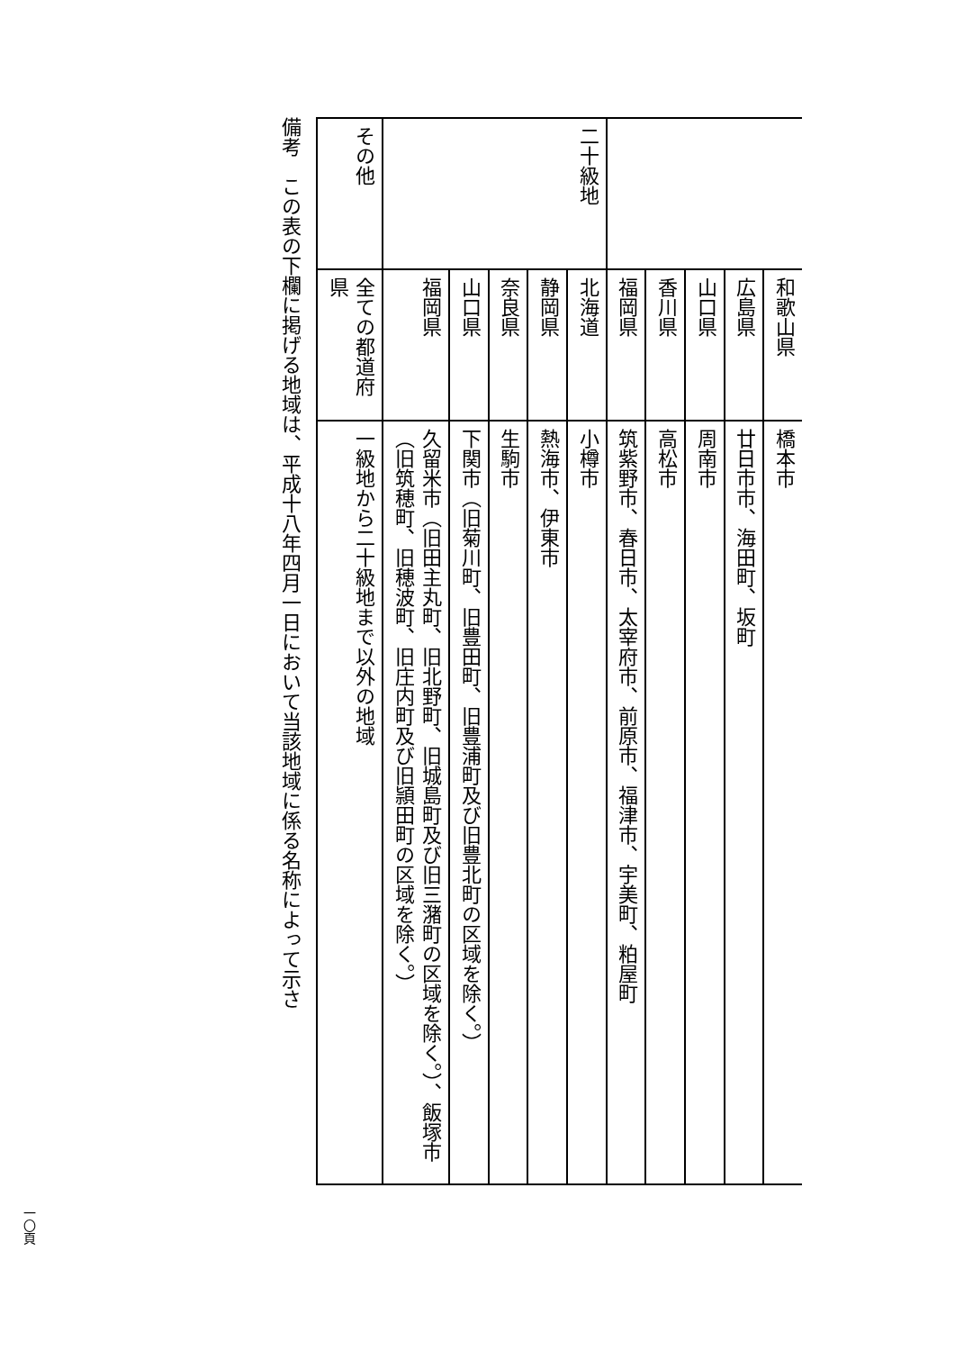| | 和歌山県 | 橋本市 |
| | 広島県 | 廿日市市、海田町、坂町 |
| | 山口県 | 周南市 |
| | 香川県 | 高松市 |
| | 福岡県 | 筑紫野市、春日市、太宰府市、前原市、福津市、宇美町、粕屋町 |
| 二十級地 | 北海道 | 小樽市 |
| | 静岡県 | 熱海市、伊東市 |
| | 奈良県 | 生駒市 |
| | 山口県 | 下関市（旧菊川町、旧豊田町、旧豊浦町及び旧豊北町の区域を除く。） |
| | 福岡県 | 久留米市（旧田主丸町、旧北野町、旧城島町及び旧三潴町の区域を除く。）、飯塚市（旧筑穂町、旧穂波町、旧庄内町及び旧頴田町の区域を除く。） |
| その他 | 全ての都道府県 | 一級地から二十級地まで以外の地域 |
備考　この表の下欄に掲げる地域は、平成十八年四月一日において当該地域に係る名称によって示さ
一〇頁